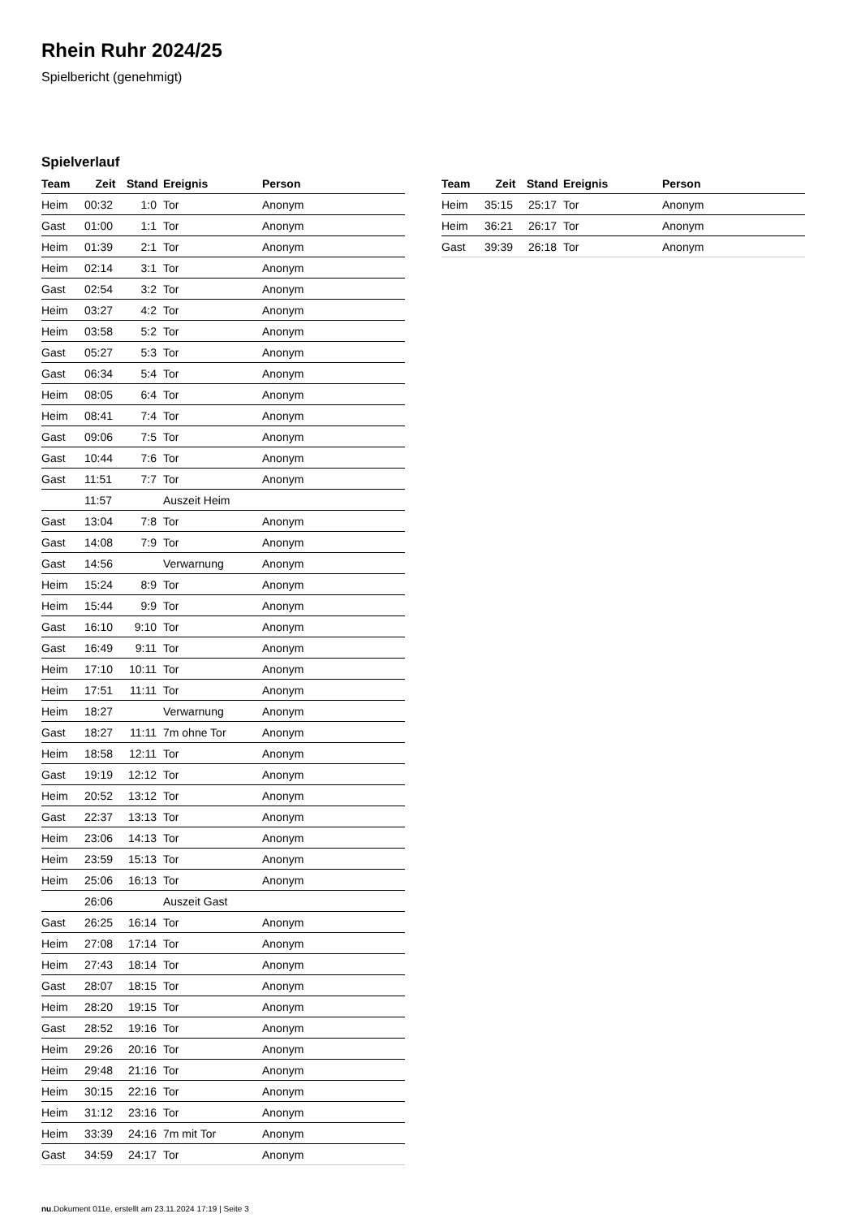Rhein Ruhr 2024/25
Spielbericht (genehmigt)
Spielverlauf
| Team | Zeit | Stand | Ereignis | Person |
| --- | --- | --- | --- | --- |
| Heim | 00:32 | 1:0 | Tor | Anonym |
| Gast | 01:00 | 1:1 | Tor | Anonym |
| Heim | 01:39 | 2:1 | Tor | Anonym |
| Heim | 02:14 | 3:1 | Tor | Anonym |
| Gast | 02:54 | 3:2 | Tor | Anonym |
| Heim | 03:27 | 4:2 | Tor | Anonym |
| Heim | 03:58 | 5:2 | Tor | Anonym |
| Gast | 05:27 | 5:3 | Tor | Anonym |
| Gast | 06:34 | 5:4 | Tor | Anonym |
| Heim | 08:05 | 6:4 | Tor | Anonym |
| Heim | 08:41 | 7:4 | Tor | Anonym |
| Gast | 09:06 | 7:5 | Tor | Anonym |
| Gast | 10:44 | 7:6 | Tor | Anonym |
| Gast | 11:51 | 7:7 | Tor | Anonym |
| | 11:57 | | Auszeit Heim | |
| Gast | 13:04 | 7:8 | Tor | Anonym |
| Gast | 14:08 | 7:9 | Tor | Anonym |
| Gast | 14:56 | | Verwarnung | Anonym |
| Heim | 15:24 | 8:9 | Tor | Anonym |
| Heim | 15:44 | 9:9 | Tor | Anonym |
| Gast | 16:10 | 9:10 | Tor | Anonym |
| Gast | 16:49 | 9:11 | Tor | Anonym |
| Heim | 17:10 | 10:11 | Tor | Anonym |
| Heim | 17:51 | 11:11 | Tor | Anonym |
| Heim | 18:27 | | Verwarnung | Anonym |
| Gast | 18:27 | 11:11 | 7m ohne Tor | Anonym |
| Heim | 18:58 | 12:11 | Tor | Anonym |
| Gast | 19:19 | 12:12 | Tor | Anonym |
| Heim | 20:52 | 13:12 | Tor | Anonym |
| Gast | 22:37 | 13:13 | Tor | Anonym |
| Heim | 23:06 | 14:13 | Tor | Anonym |
| Heim | 23:59 | 15:13 | Tor | Anonym |
| Heim | 25:06 | 16:13 | Tor | Anonym |
| | 26:06 | | Auszeit Gast | |
| Gast | 26:25 | 16:14 | Tor | Anonym |
| Heim | 27:08 | 17:14 | Tor | Anonym |
| Heim | 27:43 | 18:14 | Tor | Anonym |
| Gast | 28:07 | 18:15 | Tor | Anonym |
| Heim | 28:20 | 19:15 | Tor | Anonym |
| Gast | 28:52 | 19:16 | Tor | Anonym |
| Heim | 29:26 | 20:16 | Tor | Anonym |
| Heim | 29:48 | 21:16 | Tor | Anonym |
| Heim | 30:15 | 22:16 | Tor | Anonym |
| Heim | 31:12 | 23:16 | Tor | Anonym |
| Heim | 33:39 | 24:16 | 7m mit Tor | Anonym |
| Gast | 34:59 | 24:17 | Tor | Anonym |
| Team | Zeit | Stand | Ereignis | Person |
| --- | --- | --- | --- | --- |
| Heim | 35:15 | 25:17 | Tor | Anonym |
| Heim | 36:21 | 26:17 | Tor | Anonym |
| Gast | 39:39 | 26:18 | Tor | Anonym |
nu.Dokument 011e, erstellt am 23.11.2024 17:19 | Seite 3